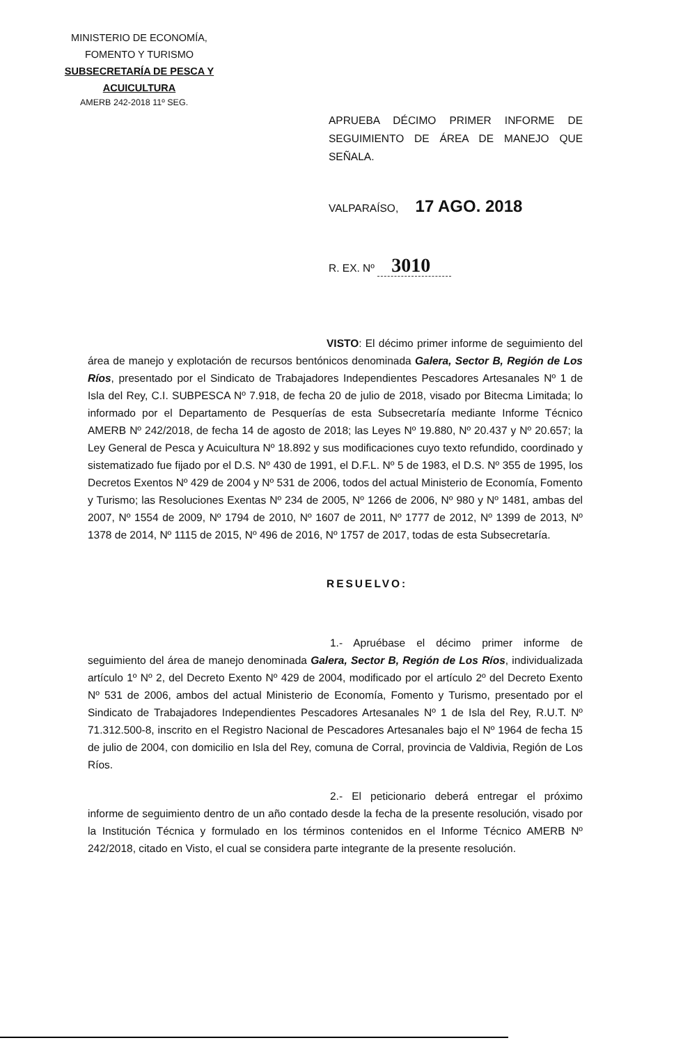MINISTERIO DE ECONOMÍA,
FOMENTO Y TURISMO
SUBSECRETARÍA DE PESCA Y ACUICULTURA
AMERB 242-2018 11º SEG.
APRUEBA DÉCIMO PRIMER INFORME DE SEGUIMIENTO DE ÁREA DE MANEJO QUE SEÑALA.
VALPARAÍSO, 17 AGO. 2018
R. EX. Nº 3010
VISTO: El décimo primer informe de seguimiento del área de manejo y explotación de recursos bentónicos denominada Galera, Sector B, Región de Los Ríos, presentado por el Sindicato de Trabajadores Independientes Pescadores Artesanales Nº 1 de Isla del Rey, C.I. SUBPESCA Nº 7.918, de fecha 20 de julio de 2018, visado por Bitecma Limitada; lo informado por el Departamento de Pesquerías de esta Subsecretaría mediante Informe Técnico AMERB Nº 242/2018, de fecha 14 de agosto de 2018; las Leyes Nº 19.880, Nº 20.437 y Nº 20.657; la Ley General de Pesca y Acuicultura Nº 18.892 y sus modificaciones cuyo texto refundido, coordinado y sistematizado fue fijado por el D.S. Nº 430 de 1991, el D.F.L. Nº 5 de 1983, el D.S. Nº 355 de 1995, los Decretos Exentos Nº 429 de 2004 y Nº 531 de 2006, todos del actual Ministerio de Economía, Fomento y Turismo; las Resoluciones Exentas Nº 234 de 2005, Nº 1266 de 2006, Nº 980 y Nº 1481, ambas del 2007, Nº 1554 de 2009, Nº 1794 de 2010, Nº 1607 de 2011, Nº 1777 de 2012, Nº 1399 de 2013, Nº 1378 de 2014, Nº 1115 de 2015, Nº 496 de 2016, Nº 1757 de 2017, todas de esta Subsecretaría.
RESUELVO:
1.- Apruébase el décimo primer informe de seguimiento del área de manejo denominada Galera, Sector B, Región de Los Ríos, individualizada artículo 1º Nº 2, del Decreto Exento Nº 429 de 2004, modificado por el artículo 2º del Decreto Exento Nº 531 de 2006, ambos del actual Ministerio de Economía, Fomento y Turismo, presentado por el Sindicato de Trabajadores Independientes Pescadores Artesanales Nº 1 de Isla del Rey, R.U.T. Nº 71.312.500-8, inscrito en el Registro Nacional de Pescadores Artesanales bajo el Nº 1964 de fecha 15 de julio de 2004, con domicilio en Isla del Rey, comuna de Corral, provincia de Valdivia, Región de Los Ríos.
2.- El peticionario deberá entregar el próximo informe de seguimiento dentro de un año contado desde la fecha de la presente resolución, visado por la Institución Técnica y formulado en los términos contenidos en el Informe Técnico AMERB Nº 242/2018, citado en Visto, el cual se considera parte integrante de la presente resolución.